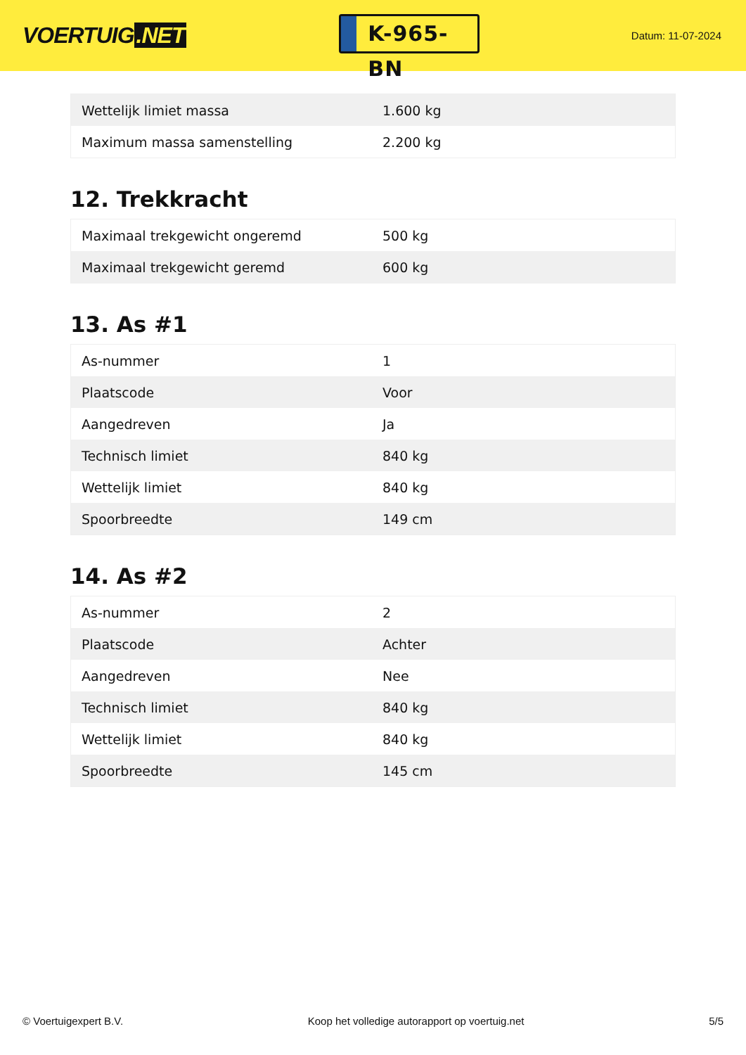VOERTUIG.NET
K-965-BN
Datum: 11-07-2024
| Wettelijk limiet massa | 1.600 kg |
| Maximum massa samenstelling | 2.200 kg |
12. Trekkracht
| Maximaal trekgewicht ongeremd | 500 kg |
| Maximaal trekgewicht geremd | 600 kg |
13. As #1
| As-nummer | 1 |
| Plaatscode | Voor |
| Aangedreven | Ja |
| Technisch limiet | 840 kg |
| Wettelijk limiet | 840 kg |
| Spoorbreedte | 149 cm |
14. As #2
| As-nummer | 2 |
| Plaatscode | Achter |
| Aangedreven | Nee |
| Technisch limiet | 840 kg |
| Wettelijk limiet | 840 kg |
| Spoorbreedte | 145 cm |
© Voertuigexpert B.V. Koop het volledige autorapport op voertuig.net 5/5